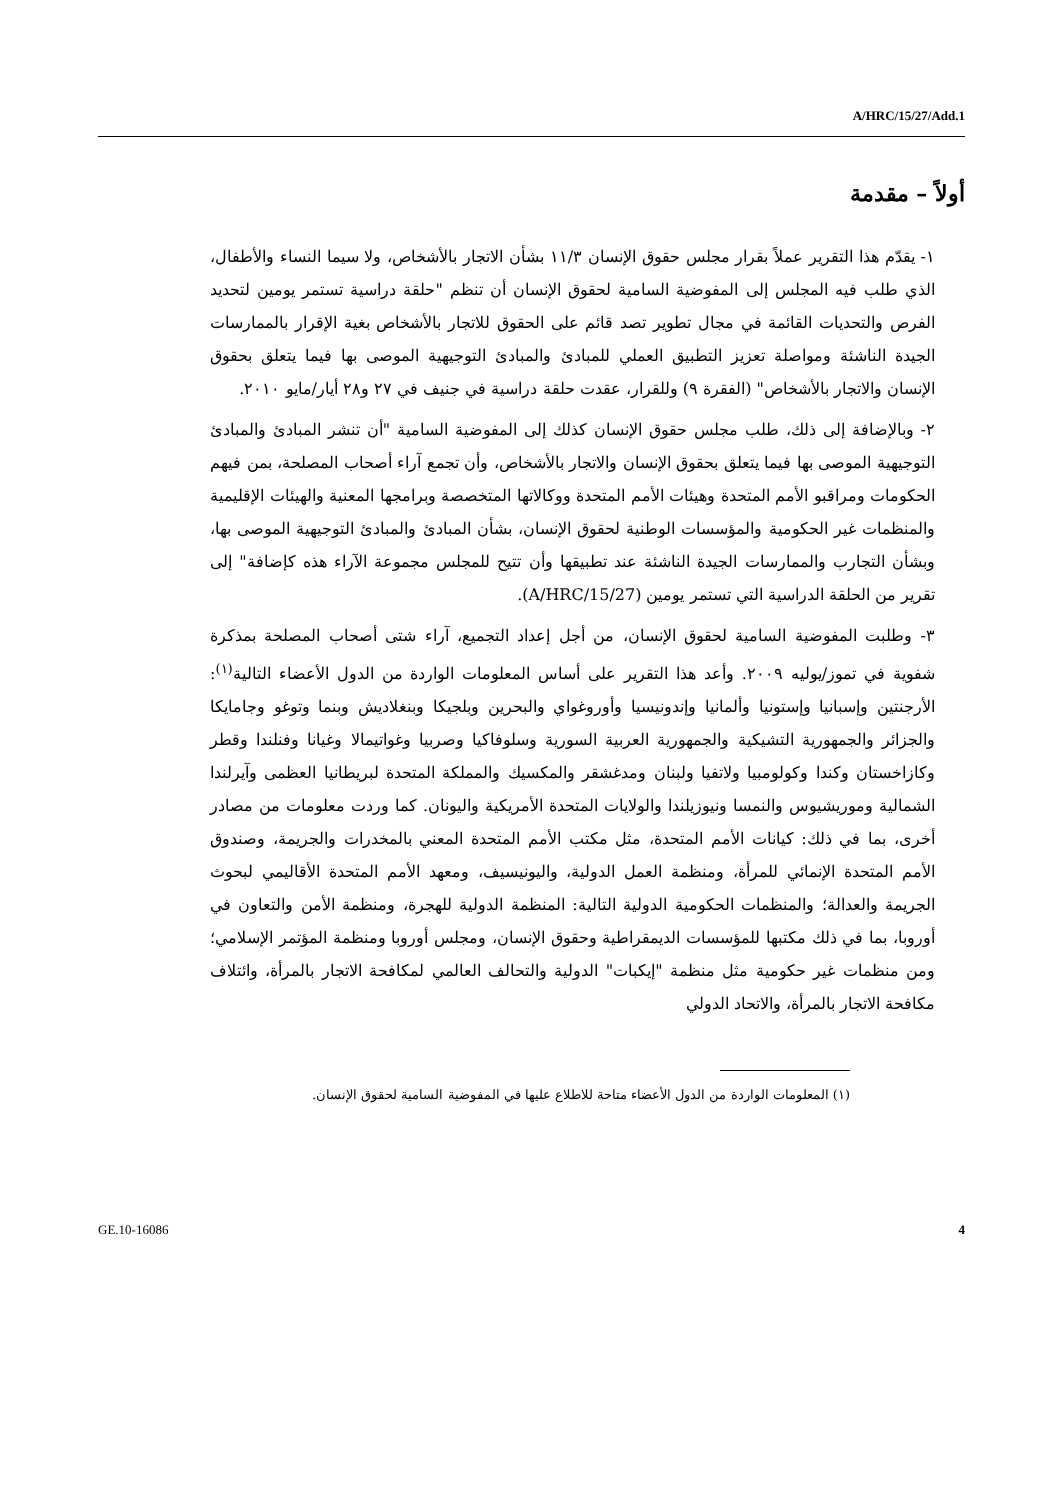A/HRC/15/27/Add.1
أولاً – مقدمة
١- يقدّم هذا التقرير عملاً بقرار مجلس حقوق الإنسان ١١/٣ بشأن الاتجار بالأشخاص، ولا سيما النساء والأطفال، الذي طلب فيه المجلس إلى المفوضية السامية لحقوق الإنسان أن تنظم "حلقة دراسية تستمر يومين لتحديد الفرص والتحديات القائمة في مجال تطوير تصد قائم على الحقوق للاتجار بالأشخاص بغية الإقرار بالممارسات الجيدة الناشئة ومواصلة تعزيز التطبيق العملي للمبادئ والمبادئ التوجيهية الموصى بها فيما يتعلق بحقوق الإنسان والاتجار بالأشخاص" (الفقرة ٩) وللقرار، عقدت حلقة دراسية في جنيف في ٢٧ و٢٨ أيار/مايو ٢٠١٠.
٢- وبالإضافة إلى ذلك، طلب مجلس حقوق الإنسان كذلك إلى المفوضية السامية "أن تنشر المبادئ والمبادئ التوجيهية الموصى بها فيما يتعلق بحقوق الإنسان والاتجار بالأشخاص، وأن تجمع آراء أصحاب المصلحة، بمن فيهم الحكومات ومراقبو الأمم المتحدة وهيئات الأمم المتحدة ووكالاتها المتخصصة وبرامجها المعنية والهيئات الإقليمية والمنظمات غير الحكومية والمؤسسات الوطنية لحقوق الإنسان، بشأن المبادئ والمبادئ التوجيهية الموصى بها، وبشأن التجارب والممارسات الجيدة الناشئة عند تطبيقها وأن تتيح للمجلس مجموعة الآراء هذه كإضافة" إلى تقرير من الحلقة الدراسية التي تستمر يومين (A/HRC/15/27).
٣- وطلبت المفوضية السامية لحقوق الإنسان، من أجل إعداد التجميع، آراء شتى أصحاب المصلحة بمذكرة شفوية في تموز/يوليه ٢٠٠٩. وأعد هذا التقرير على أساس المعلومات الواردة من الدول الأعضاء التالية<sup>(١)</sup>: الأرجنتين وإسبانيا وإستونيا وألمانيا وإندونيسيا وأوروغواي والبحرين وبلجيكا وبنغلاديش وبنما وتوغو وجامايكا والجزائر والجمهورية التشيكية والجمهورية العربية السورية وسلوفاكيا وصربيا وغواتيمالا وغيانا وفنلندا وقطر وكازاخستان وكندا وكولومبيا ولاتفيا ولبنان ومدغشقر والمكسيك والمملكة المتحدة لبريطانيا العظمى وآيرلندا الشمالية وموريشيوس والنمسا ونيوزيلندا والولايات المتحدة الأمريكية واليونان. كما وردت معلومات من مصادر أخرى، بما في ذلك: كيانات الأمم المتحدة، مثل مكتب الأمم المتحدة المعني بالمخدرات والجريمة، وصندوق الأمم المتحدة الإنمائي للمرأة، ومنظمة العمل الدولية، واليونيسيف، ومعهد الأمم المتحدة الأقاليمي لبحوث الجريمة والعدالة؛ والمنظمات الحكومية الدولية التالية: المنظمة الدولية للهجرة، ومنظمة الأمن والتعاون في أوروبا، بما في ذلك مكتبها للمؤسسات الديمقراطية وحقوق الإنسان، ومجلس أوروبا ومنظمة المؤتمر الإسلامي؛ ومن منظمات غير حكومية مثل منظمة "إيكبات" الدولية والتحالف العالمي لمكافحة الاتجار بالمرأة، وائتلاف مكافحة الاتجار بالمرأة، والاتحاد الدولي
(١) المعلومات الواردة من الدول الأعضاء متاحة للاطلاع عليها في المفوضية السامية لحقوق الإنسان.
GE.10-16086 4